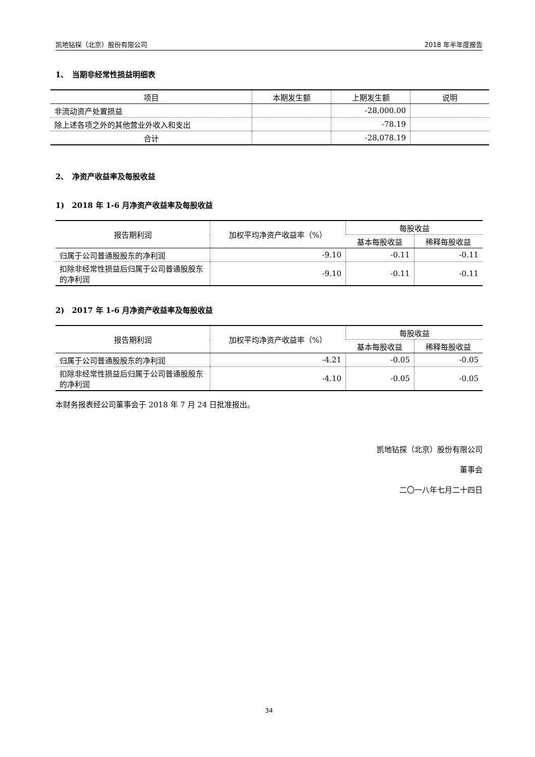凯地钻探（北京）股份有限公司 2018 年半年度报告
1、　当期非经常性损益明细表
| 项目 | 本期发生额 | 上期发生额 | 说明 |
| --- | --- | --- | --- |
| 非流动资产处置损益 | | -28,000.00 | |
| 除上述各项之外的其他营业外收入和支出 | | -78.19 | |
| 合计 | | -28,078.19 | |
2、　净资产收益率及每股收益
1)　2018 年 1-6 月净资产收益率及每股收益
| 报告期利润 | 加权平均净资产收益率（%） | 每股收益 | |
| --- | --- | --- | --- |
| | | 基本每股收益 | 稀释每股收益 |
| 归属于公司普通股股东的净利润 | -9.10 | -0.11 | -0.11 |
| 扣除非经常性损益后归属于公司普通股股东的净利润 | -9.10 | -0.11 | -0.11 |
2)　2017 年 1-6 月净资产收益率及每股收益
| 报告期利润 | 加权平均净资产收益率（%） | 每股收益 | |
| --- | --- | --- | --- |
| | | 基本每股收益 | 稀释每股收益 |
| 归属于公司普通股股东的净利润 | -4.21 | -0.05 | -0.05 |
| 扣除非经常性损益后归属于公司普通股股东的净利润 | -4.10 | -0.05 | -0.05 |
本财务报表经公司董事会于 2018 年 7 月 24 日批准报出。
凯地钻探（北京）股份有限公司
董事会
二〇一八年七月二十四日
34